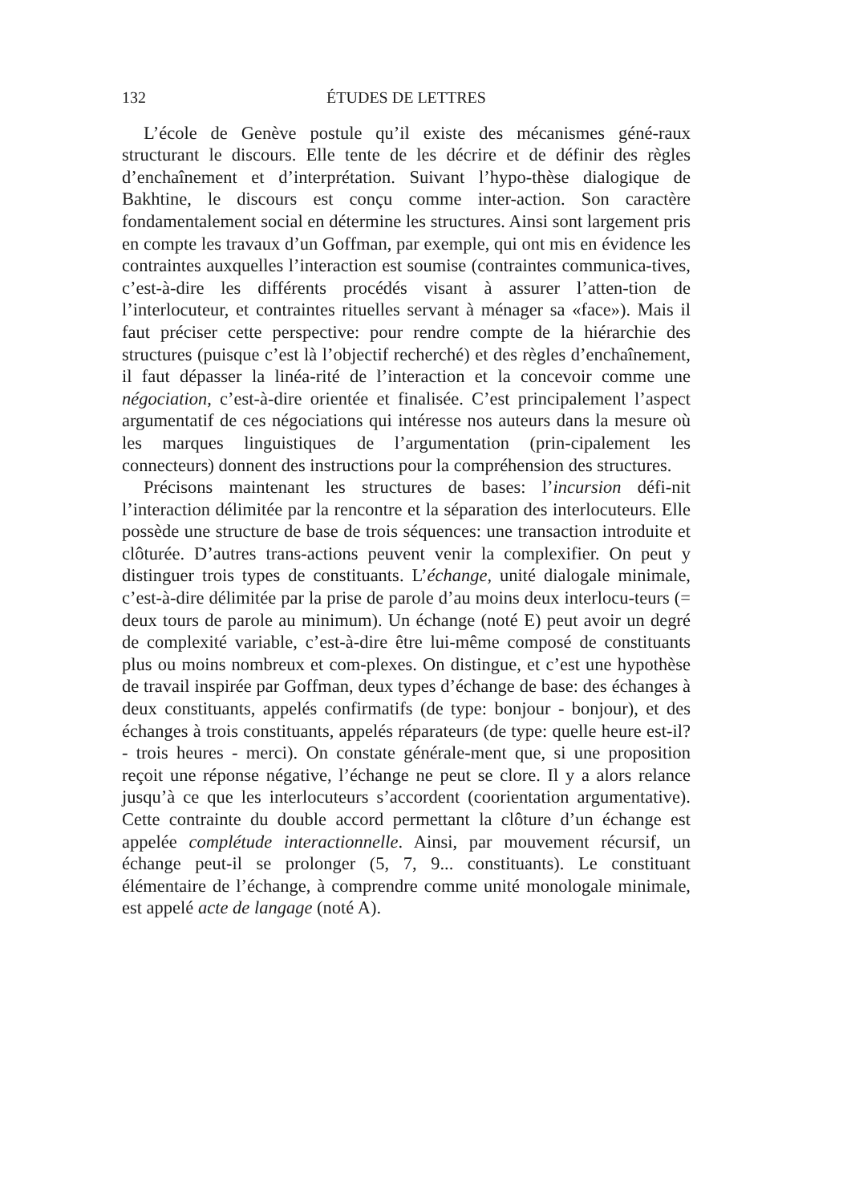132 ÉTUDES DE LETTRES
L’école de Genève postule qu’il existe des mécanismes géné-raux structurant le discours. Elle tente de les décrire et de définir des règles d’enchaînement et d’interprétation. Suivant l’hypo-thèse dialogique de Bakhtine, le discours est conçu comme inter-action. Son caractère fondamentalement social en détermine les structures. Ainsi sont largement pris en compte les travaux d’un Goffman, par exemple, qui ont mis en évidence les contraintes auxquelles l’interaction est soumise (contraintes communica-tives, c’est-à-dire les différents procédés visant à assurer l’atten-tion de l’interlocuteur, et contraintes rituelles servant à ménager sa «face»). Mais il faut préciser cette perspective: pour rendre compte de la hiérarchie des structures (puisque c’est là l’objectif recherché) et des règles d’enchaînement, il faut dépasser la linéa-rité de l’interaction et la concevoir comme une négociation, c’est-à-dire orientée et finalisée. C’est principalement l’aspect argumentatif de ces négociations qui intéresse nos auteurs dans la mesure où les marques linguistiques de l’argumentation (prin-cipalement les connecteurs) donnent des instructions pour la compréhension des structures.
Précisons maintenant les structures de bases: l’incursion défi-nit l’interaction délimitée par la rencontre et la séparation des interlocuteurs. Elle possède une structure de base de trois séquences: une transaction introduite et clôturée. D’autres trans-actions peuvent venir la complexifier. On peut y distinguer trois types de constituants. L’échange, unité dialogale minimale, c’est-à-dire délimitée par la prise de parole d’au moins deux interlocu-teurs (= deux tours de parole au minimum). Un échange (noté E) peut avoir un degré de complexité variable, c’est-à-dire être lui-même composé de constituants plus ou moins nombreux et com-plexes. On distingue, et c’est une hypothèse de travail inspirée par Goffman, deux types d’échange de base: des échanges à deux constituants, appelés confirmatifs (de type: bonjour - bonjour), et des échanges à trois constituants, appelés réparateurs (de type: quelle heure est-il? - trois heures - merci). On constate générale-ment que, si une proposition reçoit une réponse négative, l’échange ne peut se clore. Il y a alors relance jusqu’à ce que les interlocuteurs s’accordent (coorientation argumentative). Cette contrainte du double accord permettant la clôture d’un échange est appelée complétude interactionnelle. Ainsi, par mouvement récursif, un échange peut-il se prolonger (5, 7, 9... constituants). Le constituant élémentaire de l’échange, à comprendre comme unité monologale minimale, est appelé acte de langage (noté A).